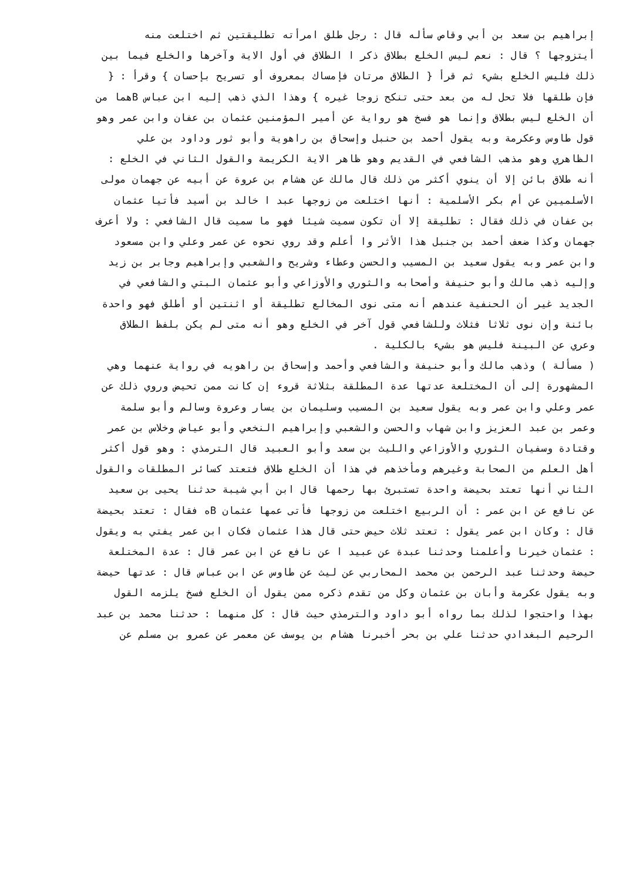إبراهيم بن سعد بن أبي وقاص سأله قال : رجل طلق امرأته تطليقتين ثم اختلعت منه
أيتزوجها ؟ قال : نعم ليس الخلع بطلاق ذكر ا الطلاق في أول الاية وآخرها والخلع فيما بين
ذلك فليس الخلع بشيء ثم قرأ { الطلاق مرتان فإمساك بمعروف أو تسريح بإحسان } وقرأ : {
فإن طلقها فلا تحل له من بعد حتى تنكح زوجا غيره } وهذا الذي ذهب إليه ابن عباس Bهما من
أن الخلع ليس بطلاق وإنما هو فسخ هو رواية عن أمير المؤمنين عثمان بن عفان وابن عمر وهو
قول طاوس وعكرمة وبه يقول أحمد بن حنبل وإسحاق بن راهوية وأبو ثور وداود بن علي
الظاهري وهو مذهب الشافعي في القديم وهو ظاهر الاية الكريمة والقول الثاني في الخلع :
أنه طلاق بائن إلا أن ينوي أكثر من ذلك قال مالك عن هشام بن عروة عن أبيه عن جهمان مولى
الأسلميين عن أم بكر الأسلمية : أنها اختلعت من زوجها عبد ا خالد بن أسيد فأتيا عثمان
بن عفان في ذلك فقال : تطليقة إلا أن تكون سميت شيئا فهو ما سميت قال الشافعي : ولا أعرف
جهمان وكذا ضعف أحمد بن جنبل هذا الأثر وا أعلم وقد روي نحوه عن عمر وعلي وابن مسعود
وابن عمر وبه يقول سعيد بن المسيب والحسن وعطاء وشريح والشعبي وإبراهيم وجابر بن زيد
وإليه ذهب مالك وأبو حنيفة وأصحابه والثوري والأوزاعي وأبو عثمان البتي والشافعي في
الجديد غير أن الحنفية عندهم أنه متى نوى المخالع تطليقة أو اثنتين أو أطلق فهو واحدة
بائنة وإن نوى ثلاثا فثلاث وللشافعي قول آخر في الخلع وهو أنه متى لم يكن بلفظ الطلاق
وعري عن البينة فليس هو بشيء بالكلية .
( مسألة ) وذهب مالك وأبو حنيفة والشافعي وأحمد وإسحاق بن راهويه في رواية عنهما وهي
المشهورة إلى أن المختلعة عدتها عدة المطلقة بثلاثة قروء إن كانت ممن تحيض وروي ذلك عن
عمر وعلي وابن عمر وبه يقول سعيد بن المسيب وسليمان بن يسار وعروة وسالم وأبو سلمة
وعمر بن عبد العزيز وابن شهاب والحسن والشعبي وإبراهيم النخعي وأبو عياض وخلاس بن عمر
وقتادة وسفيان الثوري والأوزاعي والليث بن سعد وأبو العبيد قال الترمذي : وهو قول أكثر
أهل العلم من الصحابة وغيرهم ومأخذهم في هذا أن الخلع طلاق فتعتد كسائر المطلقات والقول
الثاني أنها تعتد بحيضة واحدة تستبرئ بها رحمها قال ابن أبي شيبة حدثنا يحيى بن سعيد
عن نافع عن ابن عمر : أن الربيع اختلعت من زوجها فأتى عمها عثمان Bه فقال : تعتد بحيضة
قال : وكان ابن عمر يقول : تعتد ثلاث حيض حتى قال هذا عثمان فكان ابن عمر يفتي به ويقول
: عثمان خيرنا وأعلمنا وحدثنا عبدة عن عبيد ا عن نافع عن ابن عمر قال : عدة المختلعة
حيضة وحدثنا عبد الرحمن بن محمد المحاربي عن ليث عن طاوس عن ابن عباس قال : عدتها حيضة
وبه يقول عكرمة وأبان بن عثمان وكل من تقدم ذكره ممن يقول أن الخلع فسخ يلزمه القول
بهذا واحتجوا لذلك بما رواه أبو داود والترمذي حيث قال : كل منهما : حدثنا محمد بن عبد
الرحيم البغدادي حدثنا علي بن بحر أخبرنا هشام بن يوسف عن معمر عن عمرو بن مسلم عن